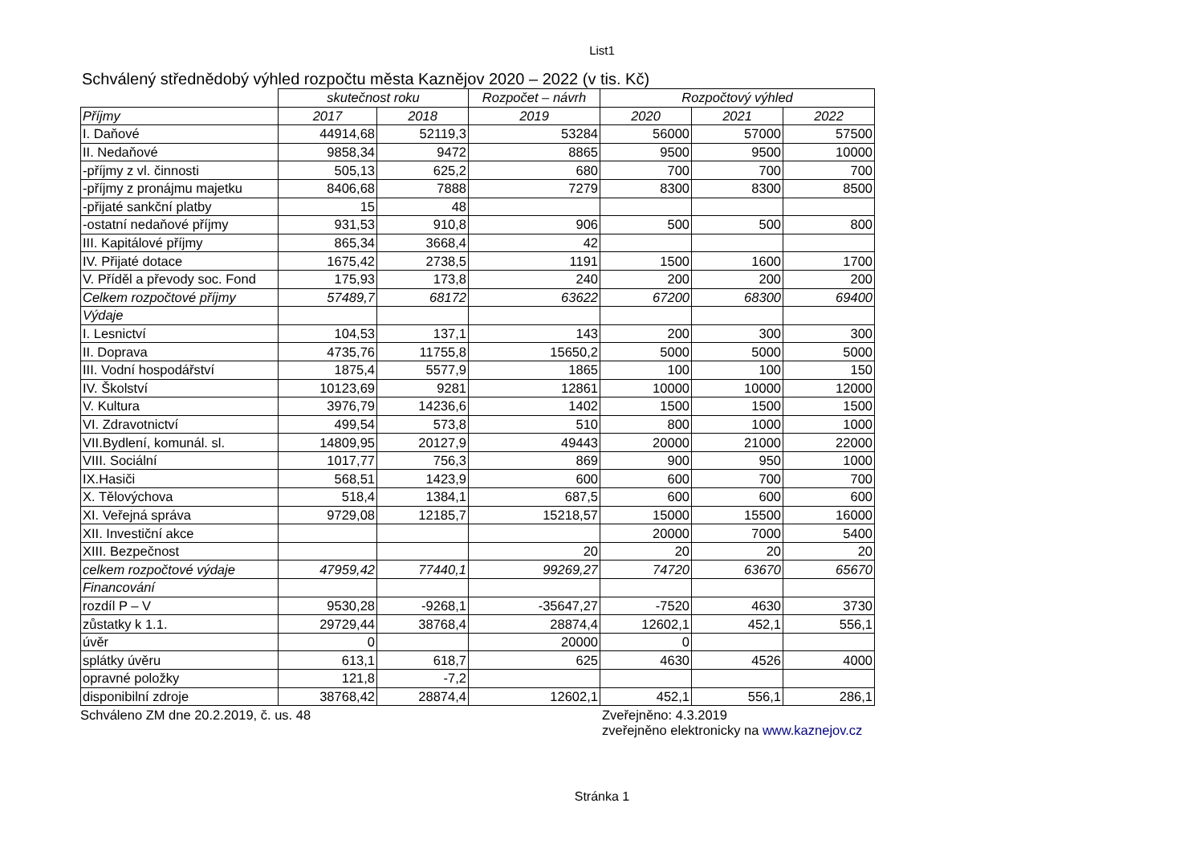List1
Schválený střednědobý výhled rozpočtu města Kaznějov 2020 – 2022 (v tis. Kč)
| | skutečnost roku | | Rozpočet – návrh | Rozpočtový výhled | | |
| Příjmy | 2017 | 2018 | 2019 | 2020 | 2021 | 2022 |
| I. Daňové | 44914,68 | 52119,3 | 53284 | 56000 | 57000 | 57500 |
| II. Nedaňové | 9858,34 | 9472 | 8865 | 9500 | 9500 | 10000 |
| -příjmy z vl. činnosti | 505,13 | 625,2 | 680 | 700 | 700 | 700 |
| -příjmy z pronájmu majetku | 8406,68 | 7888 | 7279 | 8300 | 8300 | 8500 |
| -přijaté sankční platby | 15 | 48 | | | | |
| -ostatní nedaňové příjmy | 931,53 | 910,8 | 906 | 500 | 500 | 800 |
| III. Kapitálové příjmy | 865,34 | 3668,4 | 42 | | | |
| IV. Přijaté dotace | 1675,42 | 2738,5 | 1191 | 1500 | 1600 | 1700 |
| V. Příděl a převody soc. Fond | 175,93 | 173,8 | 240 | 200 | 200 | 200 |
| Celkem rozpočtové příjmy | 57489,7 | 68172 | 63622 | 67200 | 68300 | 69400 |
| Výdaje | | | | | | |
| I. Lesnictví | 104,53 | 137,1 | 143 | 200 | 300 | 300 |
| II. Doprava | 4735,76 | 11755,8 | 15650,2 | 5000 | 5000 | 5000 |
| III. Vodní hospodářství | 1875,4 | 5577,9 | 1865 | 100 | 100 | 150 |
| IV. Školství | 10123,69 | 9281 | 12861 | 10000 | 10000 | 12000 |
| V. Kultura | 3976,79 | 14236,6 | 1402 | 1500 | 1500 | 1500 |
| VI. Zdravotnictví | 499,54 | 573,8 | 510 | 800 | 1000 | 1000 |
| VII.Bydlení, komunál. sl. | 14809,95 | 20127,9 | 49443 | 20000 | 21000 | 22000 |
| VIII. Sociální | 1017,77 | 756,3 | 869 | 900 | 950 | 1000 |
| IX.Hasiči | 568,51 | 1423,9 | 600 | 600 | 700 | 700 |
| X. Tělovýchova | 518,4 | 1384,1 | 687,5 | 600 | 600 | 600 |
| XI. Veřejná správa | 9729,08 | 12185,7 | 15218,57 | 15000 | 15500 | 16000 |
| XII. Investiční akce | | | | 20000 | 7000 | 5400 |
| XIII. Bezpečnost | | | 20 | 20 | 20 | 20 |
| celkem rozpočtové výdaje | 47959,42 | 77440,1 | 99269,27 | 74720 | 63670 | 65670 |
| Financování | | | | | | |
| rozdíl P – V | 9530,28 | -9268,1 | -35647,27 | -7520 | 4630 | 3730 |
| zůstatky k 1.1. | 29729,44 | 38768,4 | 28874,4 | 12602,1 | 452,1 | 556,1 |
| úvěr | 0 | | 20000 | 0 | | |
| splátky úvěru | 613,1 | 618,7 | 625 | 4630 | 4526 | 4000 |
| opravné položky | 121,8 | -7,2 | | | | |
| disponibilní zdroje | 38768,42 | 28874,4 | 12602,1 | 452,1 | 556,1 | 286,1 |
Schváleno ZM dne 20.2.2019, č. us. 48 Zveřejněno: 4.3.2019
zveřejněno elektronicky na www.kaznejov.cz
Stránka 1